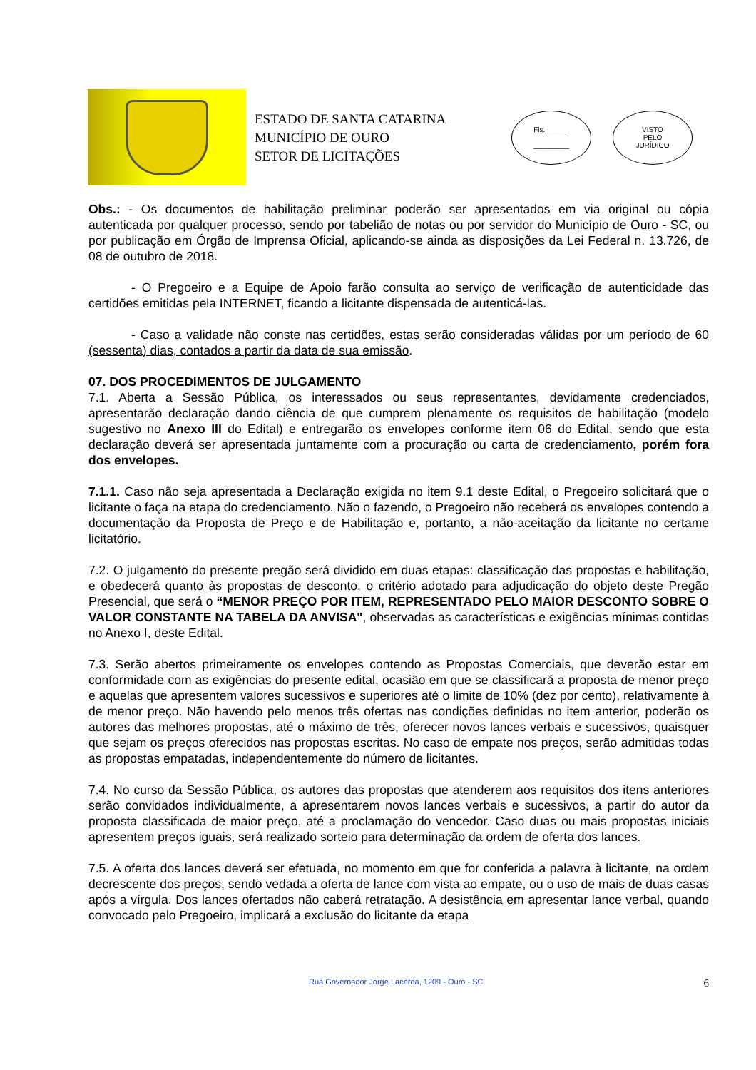ESTADO DE SANTA CATARINA
MUNICÍPIO DE OURO
SETOR DE LICITAÇÕES
Fls.______
_________
VISTO
PELO
JURÍDICO
Obs.: - Os documentos de habilitação preliminar poderão ser apresentados em via original ou cópia autenticada por qualquer processo, sendo por tabelião de notas ou por servidor do Município de Ouro - SC, ou por publicação em Órgão de Imprensa Oficial, aplicando-se ainda as disposições da Lei Federal n. 13.726, de 08 de outubro de 2018.
- O Pregoeiro e a Equipe de Apoio farão consulta ao serviço de verificação de autenticidade das certidões emitidas pela INTERNET, ficando a licitante dispensada de autenticá-las.
- Caso a validade não conste nas certidões, estas serão consideradas válidas por um período de 60 (sessenta) dias, contados a partir da data de sua emissão.
07. DOS PROCEDIMENTOS DE JULGAMENTO
7.1. Aberta a Sessão Pública, os interessados ou seus representantes, devidamente credenciados, apresentarão declaração dando ciência de que cumprem plenamente os requisitos de habilitação (modelo sugestivo no Anexo III do Edital) e entregarão os envelopes conforme item 06 do Edital, sendo que esta declaração deverá ser apresentada juntamente com a procuração ou carta de credenciamento, porém fora dos envelopes.
7.1.1. Caso não seja apresentada a Declaração exigida no item 9.1 deste Edital, o Pregoeiro solicitará que o licitante o faça na etapa do credenciamento. Não o fazendo, o Pregoeiro não receberá os envelopes contendo a documentação da Proposta de Preço e de Habilitação e, portanto, a não-aceitação da licitante no certame licitatório.
7.2. O julgamento do presente pregão será dividido em duas etapas: classificação das propostas e habilitação, e obedecerá quanto às propostas de desconto, o critério adotado para adjudicação do objeto deste Pregão Presencial, que será o “MENOR PREÇO POR ITEM, REPRESENTADO PELO MAIOR DESCONTO SOBRE O VALOR CONSTANTE NA TABELA DA ANVISA", observadas as características e exigências mínimas contidas no Anexo I, deste Edital.
7.3. Serão abertos primeiramente os envelopes contendo as Propostas Comerciais, que deverão estar em conformidade com as exigências do presente edital, ocasião em que se classificará a proposta de menor preço e aquelas que apresentem valores sucessivos e superiores até o limite de 10% (dez por cento), relativamente à de menor preço. Não havendo pelo menos três ofertas nas condições definidas no item anterior, poderão os autores das melhores propostas, até o máximo de três, oferecer novos lances verbais e sucessivos, quaisquer que sejam os preços oferecidos nas propostas escritas. No caso de empate nos preços, serão admitidas todas as propostas empatadas, independentemente do número de licitantes.
7.4. No curso da Sessão Pública, os autores das propostas que atenderem aos requisitos dos itens anteriores serão convidados individualmente, a apresentarem novos lances verbais e sucessivos, a partir do autor da proposta classificada de maior preço, até a proclamação do vencedor. Caso duas ou mais propostas iniciais apresentem preços iguais, será realizado sorteio para determinação da ordem de oferta dos lances.
7.5. A oferta dos lances deverá ser efetuada, no momento em que for conferida a palavra à licitante, na ordem decrescente dos preços, sendo vedada a oferta de lance com vista ao empate, ou o uso de mais de duas casas após a vírgula. Dos lances ofertados não caberá retratação. A desistência em apresentar lance verbal, quando convocado pelo Pregoeiro, implicará a exclusão do licitante da etapa
Rua Governador Jorge Lacerda, 1209 - Ouro - SC 6